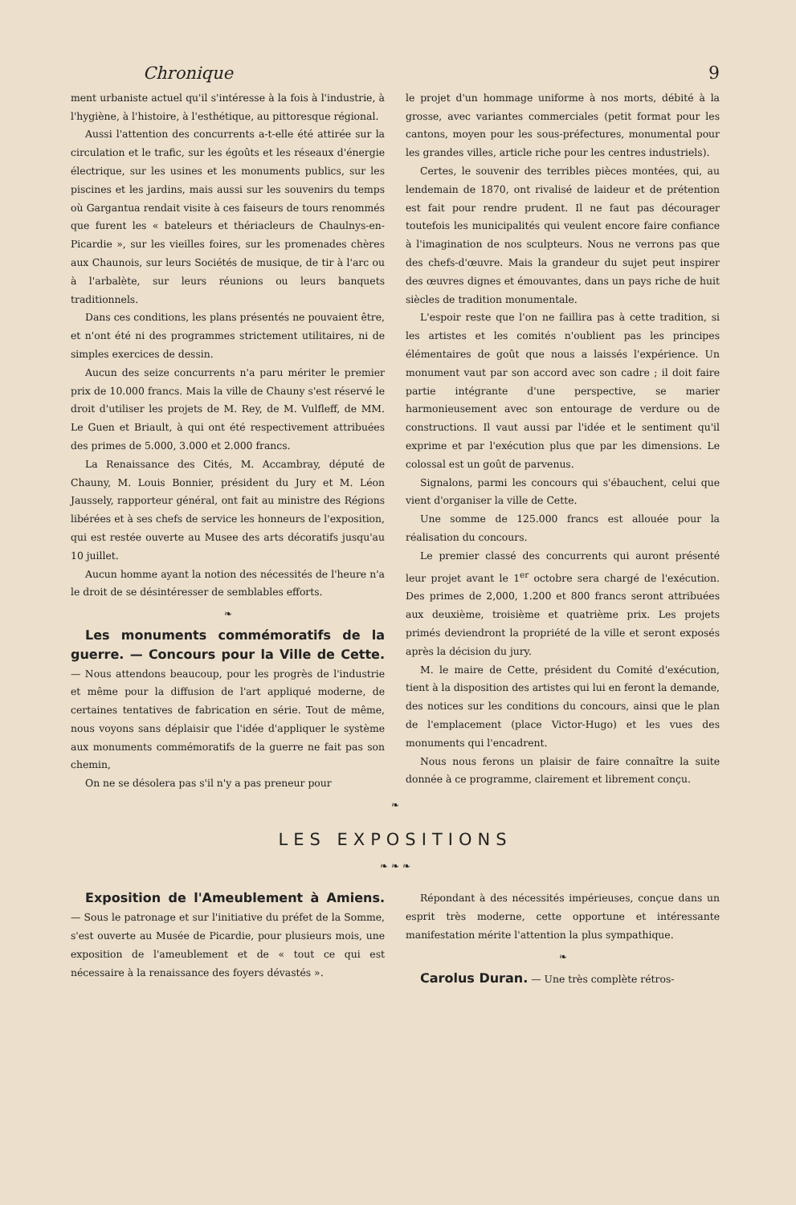Chronique 9
ment urbaniste actuel qu'il s'intéresse à la fois à l'industrie, à l'hygiène, à l'histoire, à l'esthétique, au pittoresque régional.
Aussi l'attention des concurrents a-t-elle été attirée sur la circulation et le trafic, sur les égoûts et les réseaux d'énergie électrique, sur les usines et les monuments publics, sur les piscines et les jardins, mais aussi sur les souvenirs du temps où Gargantua rendait visite à ces faiseurs de tours renommés que furent les « bateleurs et thériacleurs de Chaulnys-en-Picardie », sur les vieilles foires, sur les promenades chères aux Chaunois, sur leurs Sociétés de musique, de tir à l'arc ou à l'arbalète, sur leurs réunions ou leurs banquets traditionnels.
Dans ces conditions, les plans présentés ne pouvaient être, et n'ont été ni des programmes strictement utilitaires, ni de simples exercices de dessin.
Aucun des seize concurrents n'a paru mériter le premier prix de 10.000 francs. Mais la ville de Chauny s'est réservé le droit d'utiliser les projets de M. Rey, de M. Vulfleff, de MM. Le Guen et Briault, à qui ont été respectivement attribuées des primes de 5.000, 3.000 et 2.000 francs.
La Renaissance des Cités, M. Accambray, député de Chauny, M. Louis Bonnier, président du Jury et M. Léon Jaussely, rapporteur général, ont fait au ministre des Régions libérées et à ses chefs de service les honneurs de l'exposition, qui est restée ouverte au Musee des arts décoratifs jusqu'au 10 juillet.
Aucun homme ayant la notion des nécessités de l'heure n'a le droit de se désintéresser de semblables efforts.
❧
Les monuments commémoratifs de la guerre. — Concours pour la Ville de Cette. — Nous attendons beaucoup, pour les progrès de l'industrie et même pour la diffusion de l'art appliqué moderne, de certaines tentatives de fabrication en série. Tout de même, nous voyons sans déplaisir que l'idée d'appliquer le système aux monuments commémoratifs de la guerre ne fait pas son chemin,
On ne se désolera pas s'il n'y a pas preneur pour
le projet d'un hommage uniforme à nos morts, débité à la grosse, avec variantes commerciales (petit format pour les cantons, moyen pour les sous-préfectures, monumental pour les grandes villes, article riche pour les centres industriels).
Certes, le souvenir des terribles pièces montées, qui, au lendemain de 1870, ont rivalisé de laideur et de prétention est fait pour rendre prudent. Il ne faut pas décourager toutefois les municipalités qui veulent encore faire confiance à l'imagination de nos sculpteurs. Nous ne verrons pas que des chefs-d'œuvre. Mais la grandeur du sujet peut inspirer des œuvres dignes et émouvantes, dans un pays riche de huit siècles de tradition monumentale.
L'espoir reste que l'on ne faillira pas à cette tradition, si les artistes et les comités n'oublient pas les principes élémentaires de goût que nous a laissés l'expérience. Un monument vaut par son accord avec son cadre ; il doit faire partie intégrante d'une perspective, se marier harmonieusement avec son entourage de verdure ou de constructions. Il vaut aussi par l'idée et le sentiment qu'il exprime et par l'exécution plus que par les dimensions. Le colossal est un goût de parvenus.
Signalons, parmi les concours qui s'ébauchent, celui que vient d'organiser la ville de Cette.
Une somme de 125.000 francs est allouée pour la réalisation du concours.
Le premier classé des concurrents qui auront présenté leur projet avant le 1<sup>er</sup> octobre sera chargé de l'exécution. Des primes de 2,000, 1.200 et 800 francs seront attribuées aux deuxième, troisième et quatrième prix. Les projets primés deviendront la propriété de la ville et seront exposés après la décision du jury.
M. le maire de Cette, président du Comité d'exécution, tient à la disposition des artistes qui lui en feront la demande, des notices sur les conditions du concours, ainsi que le plan de l'emplacement (place Victor-Hugo) et les vues des monuments qui l'encadrent.
Nous nous ferons un plaisir de faire connaître la suite donnée à ce programme, clairement et librement conçu.
❧
LES EXPOSITIONS
❧ ❧ ❧
Exposition de l'Ameublement à Amiens. — Sous le patronage et sur l'initiative du préfet de la Somme, s'est ouverte au Musée de Picardie, pour plusieurs mois, une exposition de l'ameublement et de « tout ce qui est nécessaire à la renaissance des foyers dévastés ».
Répondant à des nécessités impérieuses, conçue dans un esprit très moderne, cette opportune et intéressante manifestation mérite l'attention la plus sympathique.
❧
Carolus Duran. — Une très complète rétros-